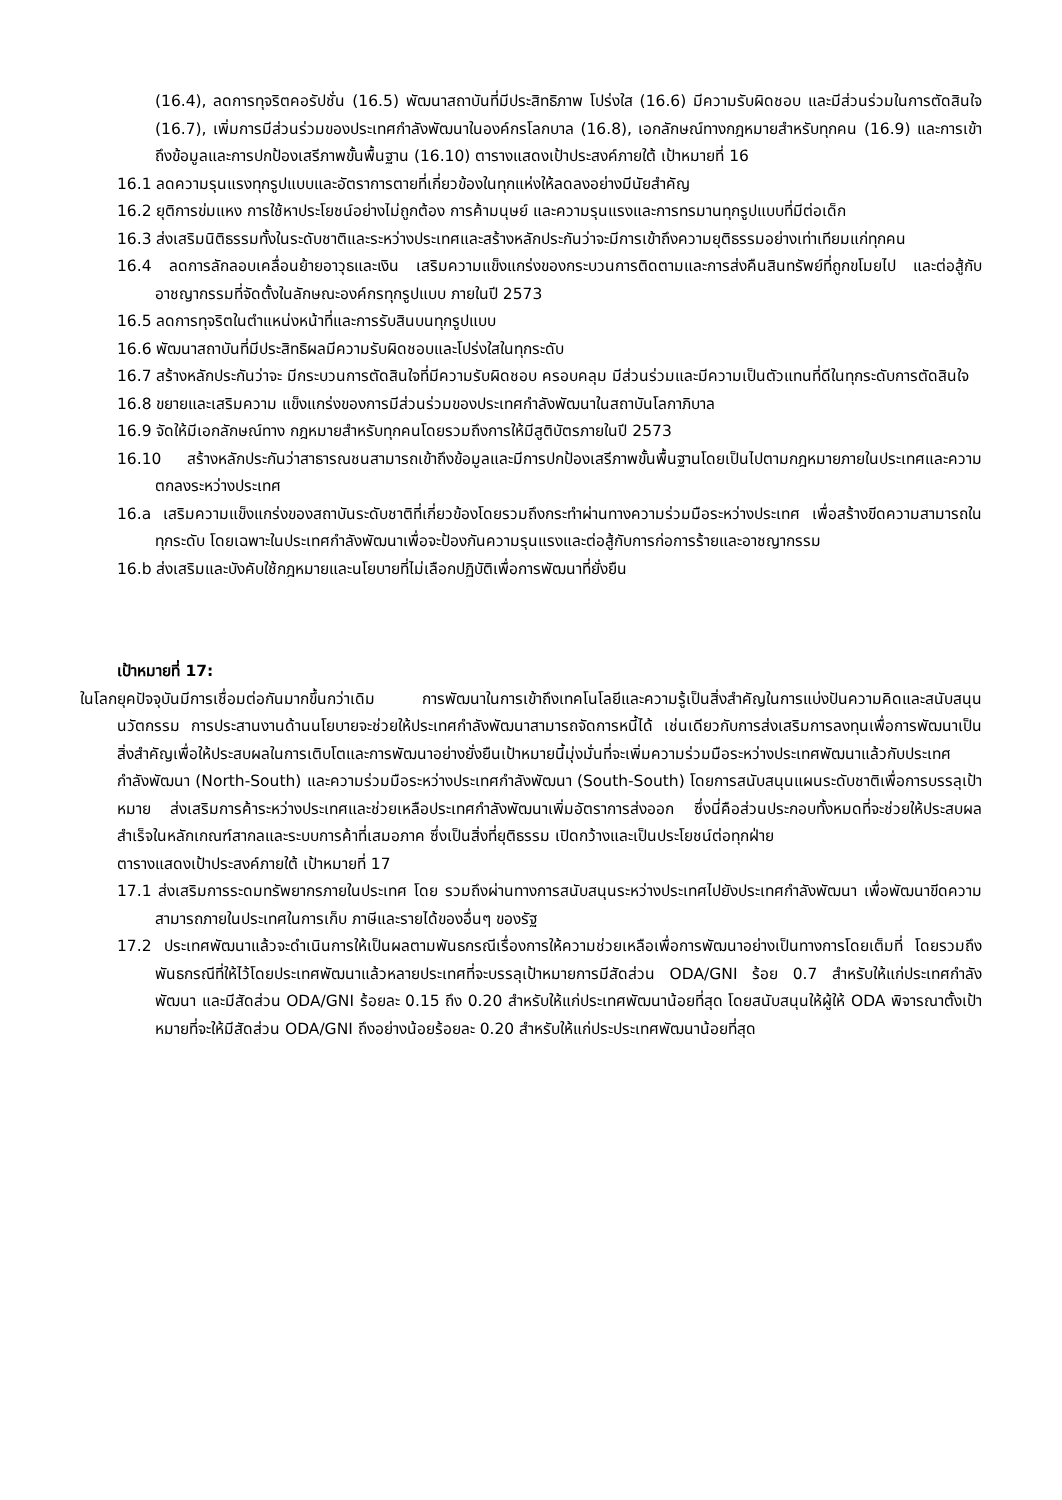(16.4), ลดการทุจริตคอรัปชั่น (16.5) พัฒนาสถาบันที่มีประสิทธิภาพ โปร่งใส (16.6) มีความรับผิดชอบ และมีส่วนร่วมในการตัดสินใจ (16.7), เพิ่มการมีส่วนร่วมของประเทศกำลังพัฒนาในองค์กรโลกบาล (16.8), เอกลักษณ์ทางกฎหมายสำหรับทุกคน (16.9) และการเข้าถึงข้อมูลและการปกป้องเสรีภาพขั้นพื้นฐาน (16.10) ตารางแสดงเป้าประสงค์ภายใต้ เป้าหมายที่ 16
16.1 ลดความรุนแรงทุกรูปแบบและอัตราการตายที่เกี่ยวข้องในทุกแห่งให้ลดลงอย่างมีนัยสำคัญ
16.2 ยุติการข่มแหง การใช้หาประโยชน์อย่างไม่ถูกต้อง การค้ามนุษย์ และความรุนแรงและการทรมานทุกรูปแบบที่มีต่อเด็ก
16.3 ส่งเสริมนิติธรรมทั้งในระดับชาติและระหว่างประเทศและสร้างหลักประกันว่าจะมีการเข้าถึงความยุติธรรมอย่างเท่าเทียมแก่ทุกคน
16.4 ลดการลักลอบเคลื่อนย้ายอาวุธและเงิน เสริมความแข็งแกร่งของกระบวนการติดตามและการส่งคืนสินทรัพย์ที่ถูกขโมยไป และต่อสู้กับอาชญากรรมที่จัดตั้งในลักษณะองค์กรทุกรูปแบบ ภายในปี 2573
16.5 ลดการทุจริตในตำแหน่งหน้าที่และการรับสินบนทุกรูปแบบ
16.6 พัฒนาสถาบันที่มีประสิทธิผลมีความรับผิดชอบและโปร่งใสในทุกระดับ
16.7 สร้างหลักประกันว่าจะ มีกระบวนการตัดสินใจที่มีความรับผิดชอบ ครอบคลุม มีส่วนร่วมและมีความเป็นตัวแทนที่ดีในทุกระดับการตัดสินใจ
16.8 ขยายและเสริมความ แข็งแกร่งของการมีส่วนร่วมของประเทศกำลังพัฒนาในสถาบันโลกาภิบาล
16.9 จัดให้มีเอกลักษณ์ทาง กฎหมายสำหรับทุกคนโดยรวมถึงการให้มีสูติบัตรภายในปี 2573
16.10 สร้างหลักประกันว่าสาธารณชนสามารถเข้าถึงข้อมูลและมีการปกป้องเสรีภาพขั้นพื้นฐานโดยเป็นไปตามกฎหมายภายในประเทศและความตกลงระหว่างประเทศ
16.a เสริมความแข็งแกร่งของสถาบันระดับชาติที่เกี่ยวข้องโดยรวมถึงกระทำผ่านทางความร่วมมือระหว่างประเทศ เพื่อสร้างขีดความสามารถในทุกระดับ โดยเฉพาะในประเทศกำลังพัฒนาเพื่อจะป้องกันความรุนแรงและต่อสู้กับการก่อการร้ายและอาชญากรรม
16.b ส่งเสริมและบังคับใช้กฎหมายและนโยบายที่ไม่เลือกปฏิบัติเพื่อการพัฒนาที่ยั่งยืน
เป้าหมายที่ 17:
ในโลกยุคปัจจุบันมีการเชื่อมต่อกันมากขึ้นกว่าเดิม การพัฒนาในการเข้าถึงเทคโนโลยีและความรู้เป็นสิ่งสำคัญในการแบ่งปันความคิดและสนับสนุนนวัตกรรม การประสานงานด้านนโยบายจะช่วยให้ประเทศกำลังพัฒนาสามารถจัดการหนี้ได้ เช่นเดียวกับการส่งเสริมการลงทุนเพื่อการพัฒนาเป็นสิ่งสำคัญเพื่อให้ประสบผลในการเติบโตและการพัฒนาอย่างยั่งยืนเป้าหมายนี้มุ่งมั่นที่จะเพิ่มความร่วมมือระหว่างประเทศพัฒนาแล้วกับประเทศกำลังพัฒนา (North-South) และความร่วมมือระหว่างประเทศกำลังพัฒนา (South-South) โดยการสนับสนุนแผนระดับชาติเพื่อการบรรลุเป้าหมาย ส่งเสริมการค้าระหว่างประเทศและช่วยเหลือประเทศกำลังพัฒนาเพิ่มอัตราการส่งออก ซึ่งนี่คือส่วนประกอบทั้งหมดที่จะช่วยให้ประสบผลสำเร็จในหลักเกณฑ์สากลและระบบการค้าที่เสมอภาค ซึ่งเป็นสิ่งที่ยุติธรรม เปิดกว้างและเป็นประโยชน์ต่อทุกฝ่าย
ตารางแสดงเป้าประสงค์ภายใต้ เป้าหมายที่ 17
17.1 ส่งเสริมการระดมทรัพยากรภายในประเทศ โดย รวมถึงผ่านทางการสนับสนุนระหว่างประเทศไปยังประเทศกำลังพัฒนา เพื่อพัฒนาขีดความสามารถภายในประเทศในการเก็บ ภาษีและรายได้ของอื่นๆ ของรัฐ
17.2 ประเทศพัฒนาแล้วจะดำเนินการให้เป็นผลตามพันธกรณีเรื่องการให้ความช่วยเหลือเพื่อการพัฒนาอย่างเป็นทางการโดยเต็มที่ โดยรวมถึงพันธกรณีที่ให้ไว้โดยประเทศพัฒนาแล้วหลายประเทศที่จะบรรลุเป้าหมายการมีสัดส่วน ODA/GNI ร้อย 0.7 สำหรับให้แก่ประเทศกำลังพัฒนา และมีสัดส่วน ODA/GNI ร้อยละ 0.15 ถึง 0.20 สำหรับให้แก่ประเทศพัฒนาน้อยที่สุด โดยสนับสนุนให้ผู้ให้ ODA พิจารณาตั้งเป้าหมายที่จะให้มีสัดส่วน ODA/GNI ถึงอย่างน้อยร้อยละ 0.20 สำหรับให้แก่ประประเทศพัฒนาน้อยที่สุด